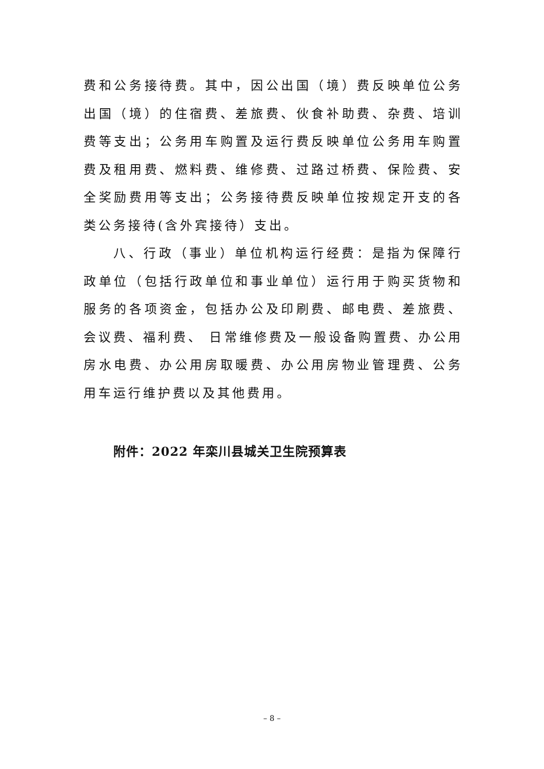费和公务接待费。其中，因公出国（境）费反映单位公务出国（境）的住宿费、差旅费、伙食补助费、杂费、培训费等支出；公务用车购置及运行费反映单位公务用车购置费及租用费、燃料费、维修费、过路过桥费、保险费、安全奖励费用等支出；公务接待费反映单位按规定开支的各类公务接待(含外宾接待）支出。
八、行政（事业）单位机构运行经费：是指为保障行政单位（包括行政单位和事业单位）运行用于购买货物和服务的各项资金，包括办公及印刷费、邮电费、差旅费、会议费、福利费、 日常维修费及一般设备购置费、办公用房水电费、办公用房取暖费、办公用房物业管理费、公务用车运行维护费以及其他费用。
附件：2022 年栾川县城关卫生院预算表
– 8 –